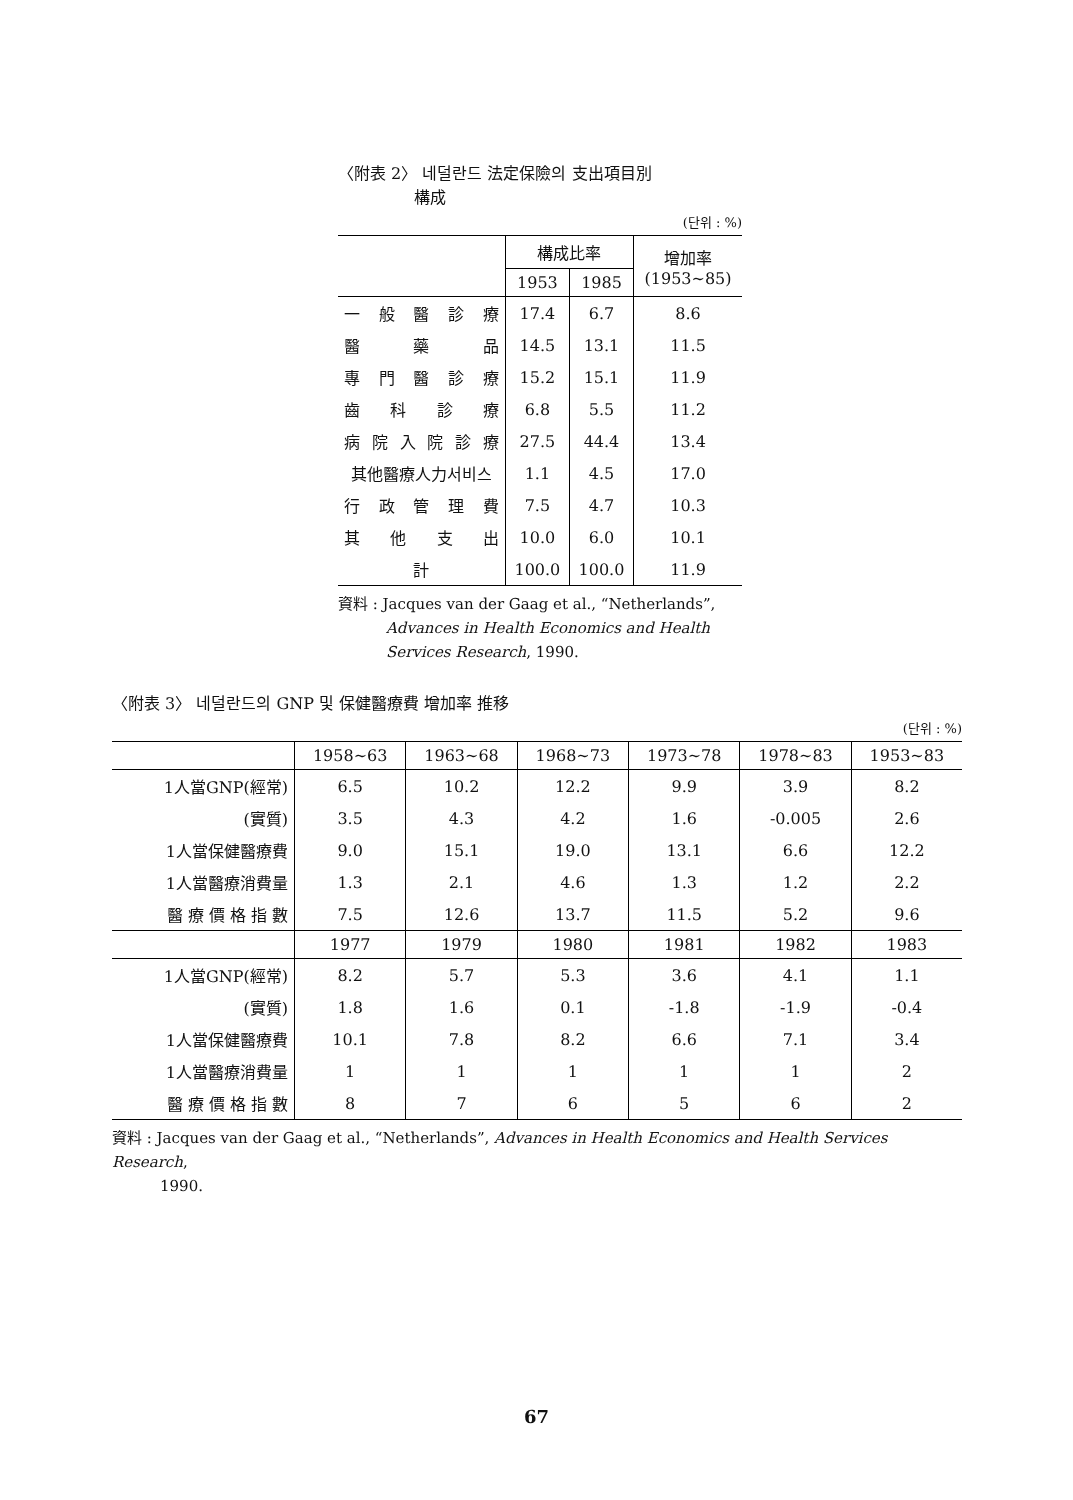〈附表 2〉 네덜란드 法定保險의 支出項目別
構成
(단위 : %)
| | 構成比率 | | 增加率 (1953~85) |
| --- | --- | --- | --- |
| | 1953 | 1985 | |
| 一 般 醫 診 療 | 17.4 | 6.7 | 8.6 |
| 醫 藥 品 | 14.5 | 13.1 | 11.5 |
| 專 門 醫 診 療 | 15.2 | 15.1 | 11.9 |
| 齒 科 診 療 | 6.8 | 5.5 | 11.2 |
| 病 院 入 院 診 療 | 27.5 | 44.4 | 13.4 |
| 其他醫療人力서비스 | 1.1 | 4.5 | 17.0 |
| 行 政 管 理 費 | 7.5 | 4.7 | 10.3 |
| 其 他 支 出 | 10.0 | 6.0 | 10.1 |
| 計 | 100.0 | 100.0 | 11.9 |
資料 : Jacques van der Gaag et al., “Netherlands”,
Advances in Health Economics and Health
Services Research, 1990.
〈附表 3〉 네덜란드의 GNP 및 保健醫療費 增加率 推移
(단위 : %)
| | 1958~63 | 1963~68 | 1968~73 | 1973~78 | 1978~83 | 1953~83 |
| --- | --- | --- | --- | --- | --- | --- |
| 1人當GNP(經常) | 6.5 | 10.2 | 12.2 | 9.9 | 3.9 | 8.2 |
| (實質) | 3.5 | 4.3 | 4.2 | 1.6 | -0.005 | 2.6 |
| 1人當保健醫療費 | 9.0 | 15.1 | 19.0 | 13.1 | 6.6 | 12.2 |
| 1人當醫療消費量 | 1.3 | 2.1 | 4.6 | 1.3 | 1.2 | 2.2 |
| 醫 療 價 格 指 數 | 7.5 | 12.6 | 13.7 | 11.5 | 5.2 | 9.6 |
| | 1977 | 1979 | 1980 | 1981 | 1982 | 1983 |
| 1人當GNP(經常) | 8.2 | 5.7 | 5.3 | 3.6 | 4.1 | 1.1 |
| (實質) | 1.8 | 1.6 | 0.1 | -1.8 | -1.9 | -0.4 |
| 1人當保健醫療費 | 10.1 | 7.8 | 8.2 | 6.6 | 7.1 | 3.4 |
| 1人當醫療消費量 | 1 | 1 | 1 | 1 | 1 | 2 |
| 醫 療 價 格 指 數 | 8 | 7 | 6 | 5 | 6 | 2 |
資料 : Jacques van der Gaag et al., “Netherlands”, Advances in Health Economics and Health Services Research,
1990.
67